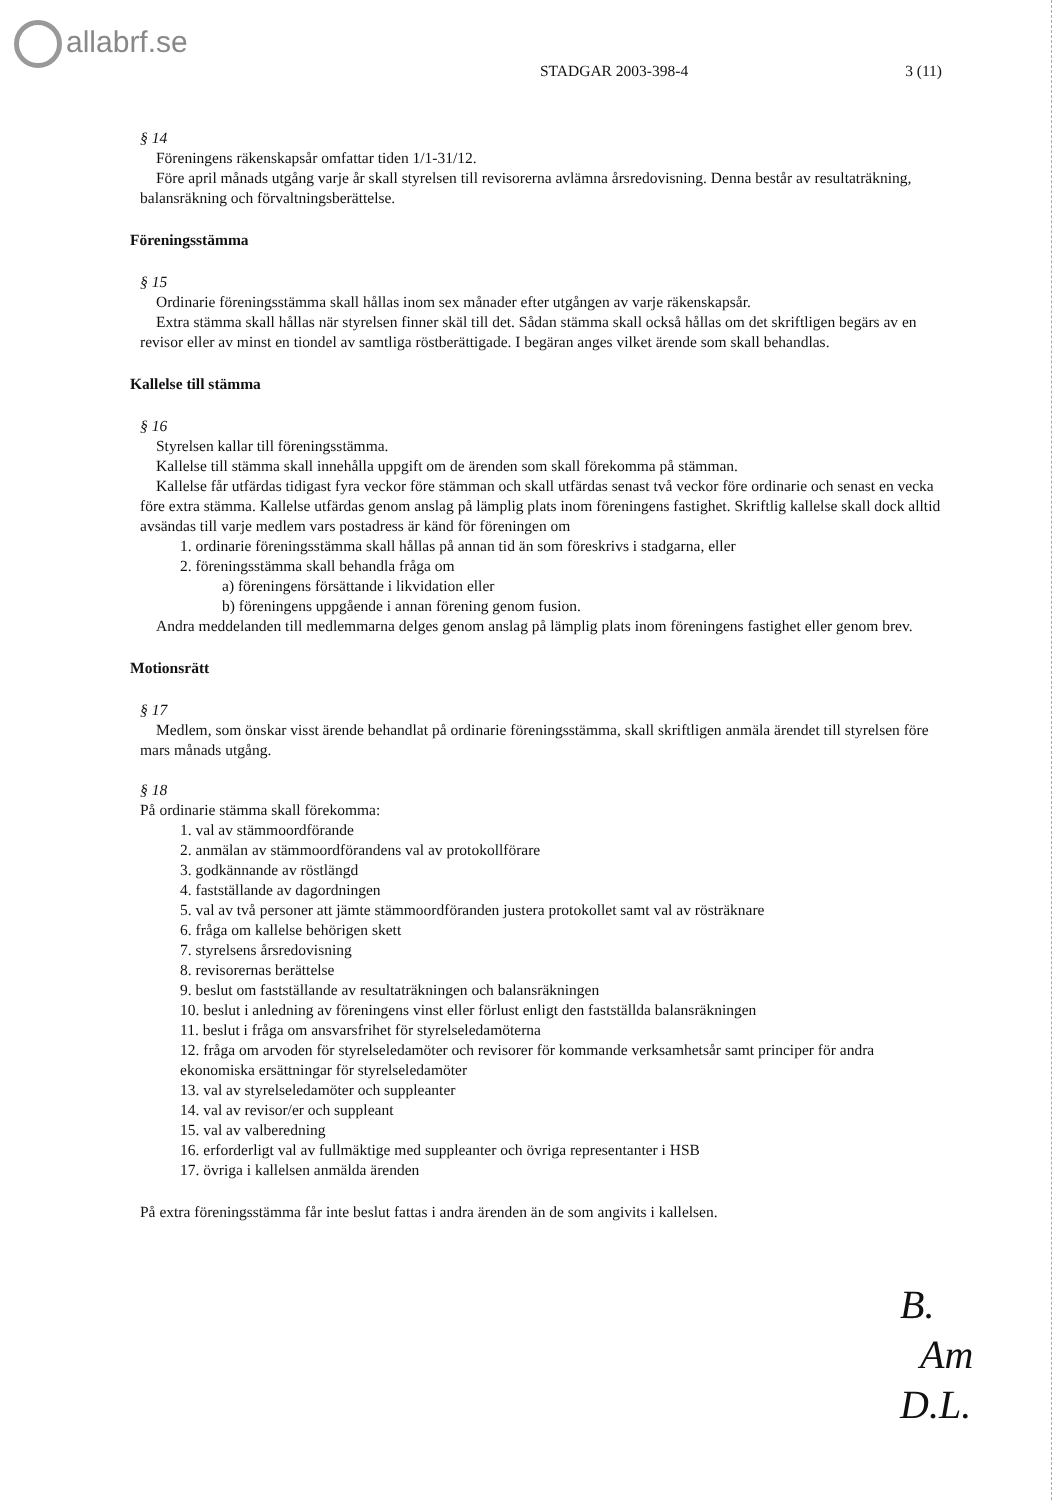allabrf.se
STADGAR 2003-398-4 3 (11)
§ 14
Föreningens räkenskapsår omfattar tiden 1/1-31/12.
Före april månads utgång varje år skall styrelsen till revisorerna avlämna årsredovisning. Denna består av resultaträkning, balansräkning och förvaltningsberättelse.
Föreningsstämma
§ 15
Ordinarie föreningsstämma skall hållas inom sex månader efter utgången av varje räkenskapsår.
Extra stämma skall hållas när styrelsen finner skäl till det. Sådan stämma skall också hållas om det skriftligen begärs av en revisor eller av minst en tiondel av samtliga röstberättigade. I begäran anges vilket ärende som skall behandlas.
Kallelse till stämma
§ 16
Styrelsen kallar till föreningsstämma.
Kallelse till stämma skall innehålla uppgift om de ärenden som skall förekomma på stämman.
Kallelse får utfärdas tidigast fyra veckor före stämman och skall utfärdas senast två veckor före ordinarie och senast en vecka före extra stämma. Kallelse utfärdas genom anslag på lämplig plats inom föreningens fastighet. Skriftlig kallelse skall dock alltid avsändas till varje medlem vars postadress är känd för föreningen om
1. ordinarie föreningsstämma skall hållas på annan tid än som föreskrivs i stadgarna, eller
2. föreningsstämma skall behandla fråga om
a) föreningens försättande i likvidation eller
b) föreningens uppgående i annan förening genom fusion.
Andra meddelanden till medlemmarna delges genom anslag på lämplig plats inom föreningens fastighet eller genom brev.
Motionsrätt
§ 17
Medlem, som önskar visst ärende behandlat på ordinarie föreningsstämma, skall skriftligen anmäla ärendet till styrelsen före mars månads utgång.
§ 18
På ordinarie stämma skall förekomma:
1. val av stämmoordförande
2. anmälan av stämmoordförandens val av protokollförare
3. godkännande av röstlängd
4. fastställande av dagordningen
5. val av två personer att jämte stämmoordföranden justera protokollet samt val av rösträknare
6. fråga om kallelse behörigen skett
7. styrelsens årsredovisning
8. revisorernas berättelse
9. beslut om fastställande av resultaträkningen och balansräkningen
10. beslut i anledning av föreningens vinst eller förlust enligt den fastställda balansräkningen
11. beslut i fråga om ansvarsfrihet för styrelseledamöterna
12. fråga om arvoden för styrelseledamöter och revisorer för kommande verksamhetsår samt principer för andra ekonomiska ersättningar för styrelseledamöter
13. val av styrelseledamöter och suppleanter
14. val av revisor/er och suppleant
15. val av valberedning
16. erforderligt val av fullmäktige med suppleanter och övriga representanter i HSB
17. övriga i kallelsen anmälda ärenden
På extra föreningsstämma får inte beslut fattas i andra ärenden än de som angivits i kallelsen.
B.
Am
D.L.